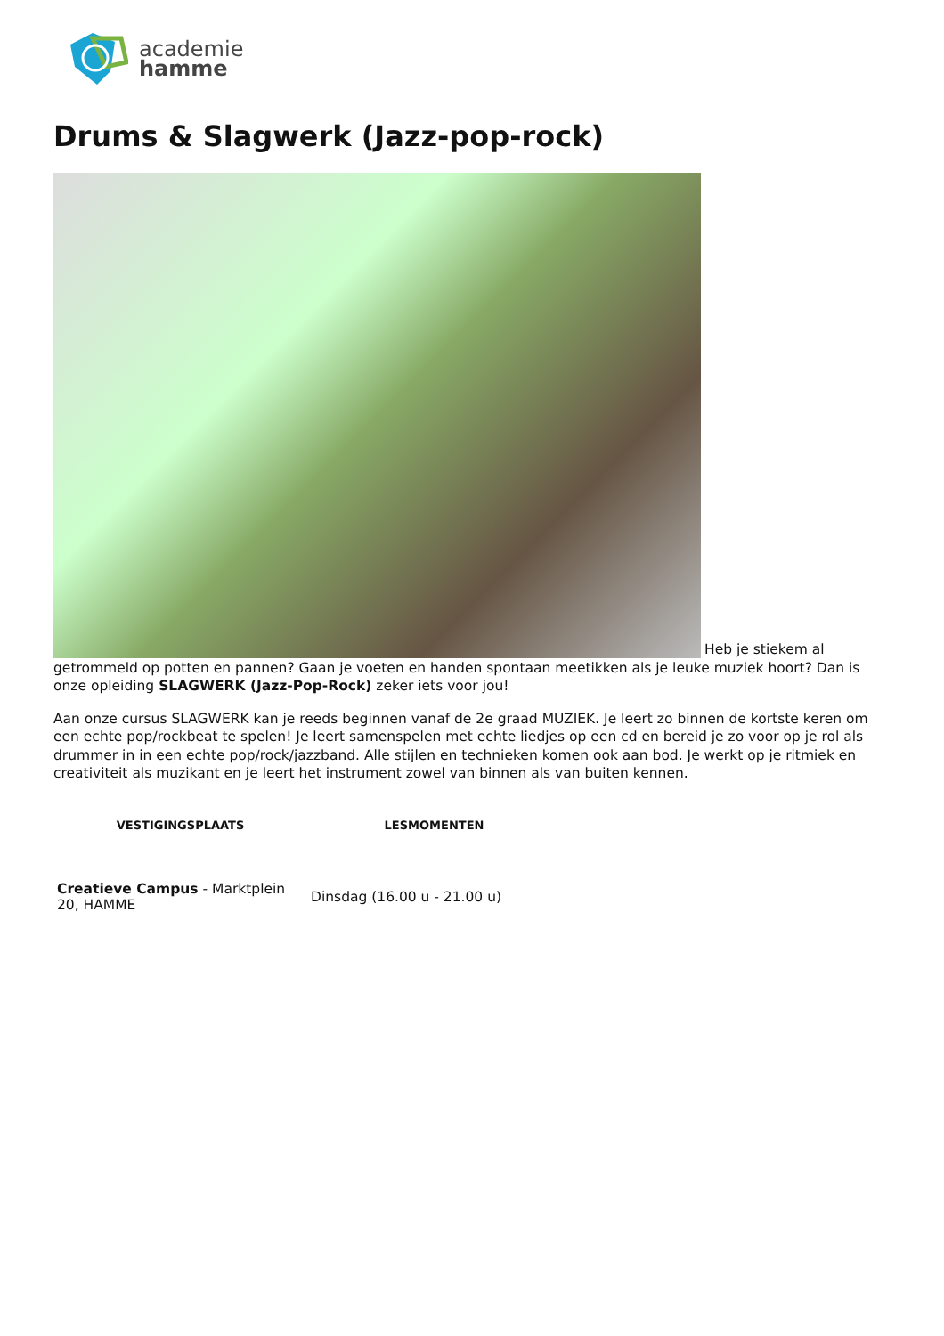academie
hamme
Drums & Slagwerk (Jazz-pop-rock)
Heb je stiekem al getrommeld op potten en pannen? Gaan je voeten en handen spontaan meetikken als je leuke muziek hoort? Dan is onze opleiding SLAGWERK (Jazz-Pop-Rock) zeker iets voor jou!
Aan onze cursus SLAGWERK kan je reeds beginnen vanaf de 2e graad MUZIEK. Je leert zo binnen de kortste keren om een echte pop/rockbeat te spelen! Je leert samenspelen met echte liedjes op een cd en bereid je zo voor op je rol als drummer in in een echte pop/rock/jazzband. Alle stijlen en technieken komen ook aan bod. Je werkt op je ritmiek en creativiteit als muzikant en je leert het instrument zowel van binnen als van buiten kennen.
| VESTIGINGSPLAATS | LESMOMENTEN |
| --- | --- |
| Creatieve Campus - Marktplein 20, HAMME | Dinsdag (16.00 u - 21.00 u) |